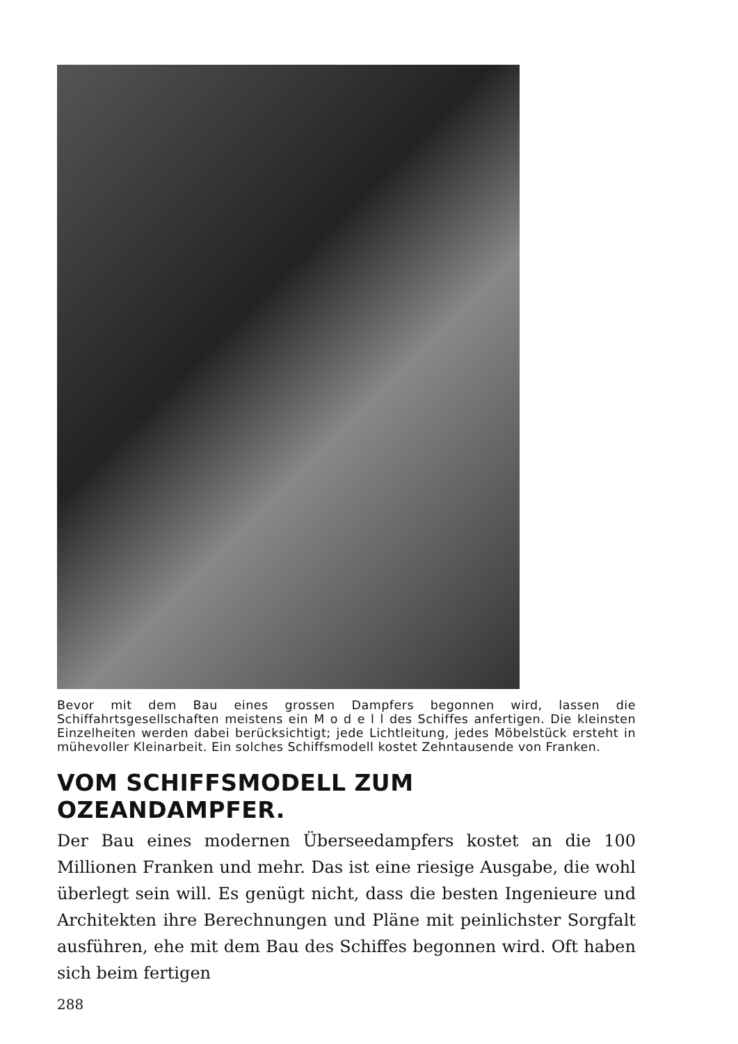Bevor mit dem Bau eines grossen Dampfers begonnen wird, lassen die Schiffahrtsgesellschaften meistens ein M o d e l l des Schiffes anfertigen. Die kleinsten Einzelheiten werden dabei berücksichtigt; jede Lichtleitung, jedes Möbelstück ersteht in mühevoller Kleinarbeit. Ein solches Schiffsmodell kostet Zehntausende von Franken.
VOM SCHIFFSMODELL ZUM OZEANDAMPFER.
Der Bau eines modernen Überseedampfers kostet an die 100 Millionen Franken und mehr. Das ist eine riesige Ausgabe, die wohl überlegt sein will. Es genügt nicht, dass die besten Ingenieure und Architekten ihre Berechnungen und Pläne mit peinlichster Sorgfalt ausführen, ehe mit dem Bau des Schiffes begonnen wird. Oft haben sich beim fertigen
288